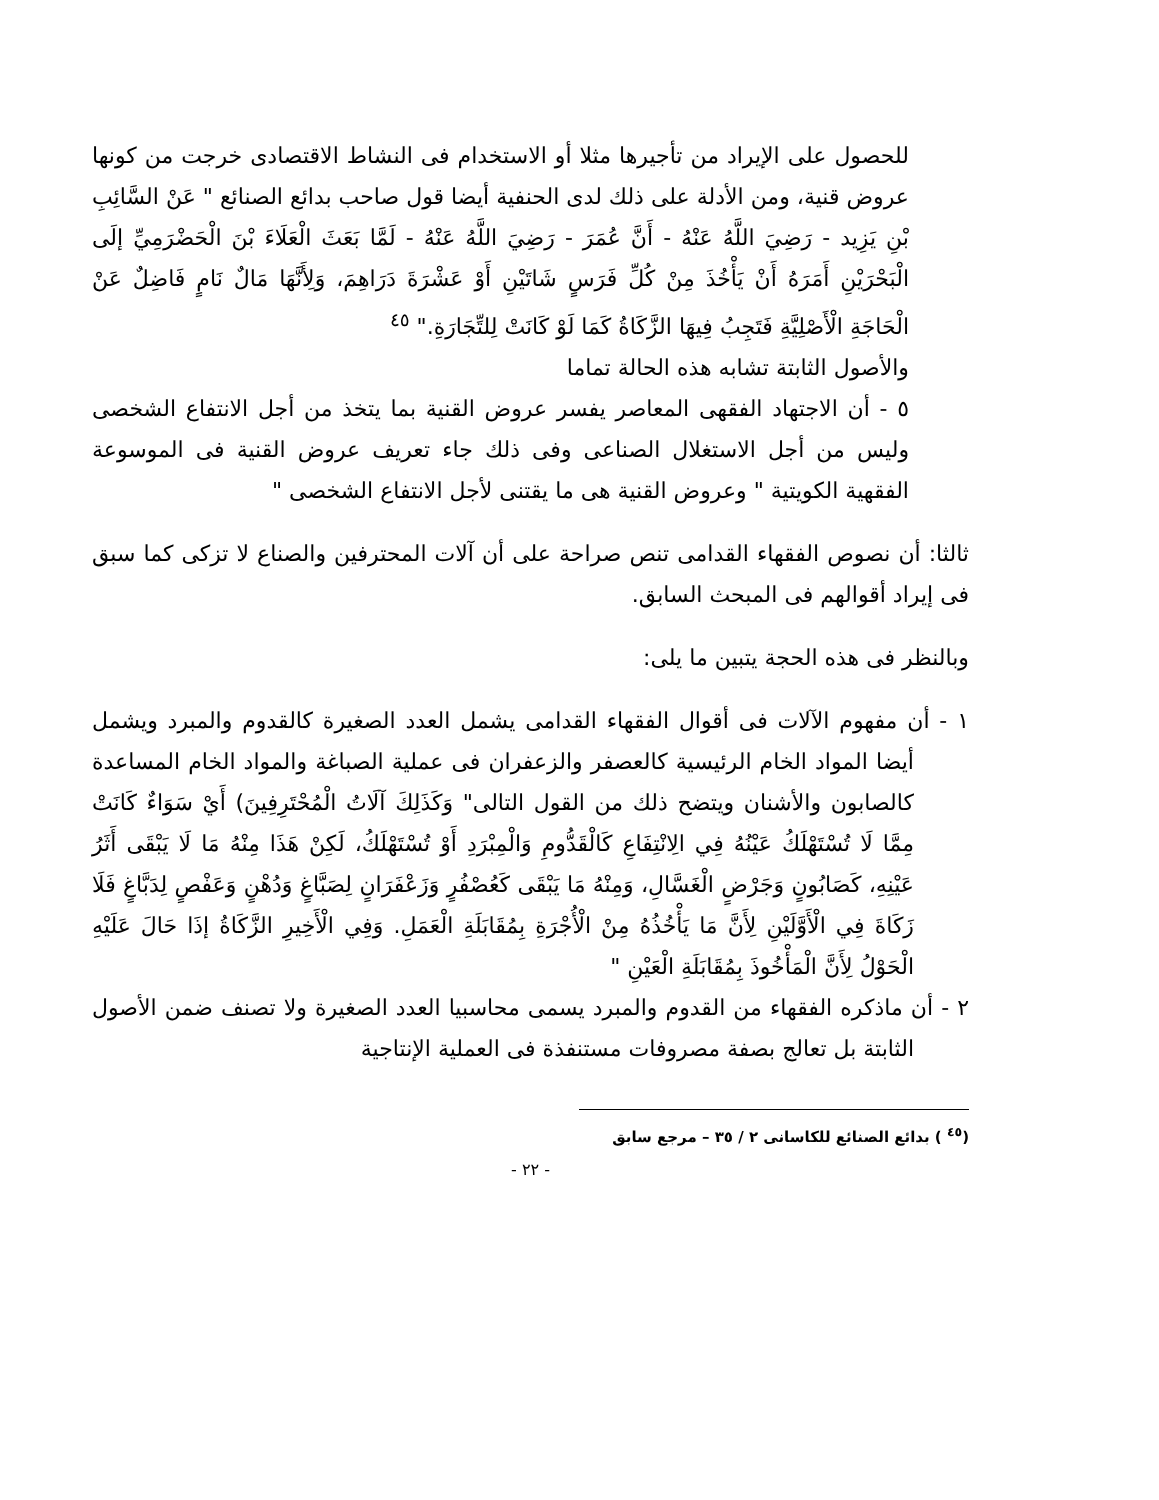للحصول على الإيراد من تأجيرها مثلا أو الاستخدام فى النشاط الاقتصادى خرجت من كونها عروض قنية، ومن الأدلة على ذلك لدى الحنفية أيضا قول صاحب بدائع الصنائع " عَنْ السَّائِبِ بْنِ يَزِيد - رَضِيَ اللَّهُ عَنْهُ - أَنَّ عُمَرَ - رَضِيَ اللَّهُ عَنْهُ - لَمَّا بَعَثَ الْعَلَاءَ بْنَ الْحَضْرَمِيِّ إلَى الْبَحْرَيْنِ أَمَرَهُ أَنْ يَأْخُذَ مِنْ كُلِّ فَرَسٍ شَاتَيْنِ أَوْ عَشْرَةَ دَرَاهِمَ، وَلِأَنَّهَا مَالٌ نَامٍ فَاضِلٌ عَنْ الْحَاجَةِ الْأَصْلِيَّةِ فَتَجِبُ فِيهَا الزَّكَاةُ كَمَا لَوْ كَانَتْ لِلتِّجَارَةِ." <sup>٤٥</sup>
والأصول الثابتة تشابه هذه الحالة تماما
٥ - أن الاجتهاد الفقهى المعاصر يفسر عروض القنية بما يتخذ من أجل الانتفاع الشخصى وليس من أجل الاستغلال الصناعى وفى ذلك جاء تعريف عروض القنية فى الموسوعة الفقهية الكويتية " وعروض القنية هى ما يقتنى لأجل الانتفاع الشخصى "
ثالثا: أن نصوص الفقهاء القدامى تنص صراحة على أن آلات المحترفين والصناع لا تزكى كما سبق فى إيراد أقوالهم فى المبحث السابق.
وبالنظر فى هذه الحجة يتبين ما يلى:
١ - أن مفهوم الآلات فى أقوال الفقهاء القدامى يشمل العدد الصغيرة كالقدوم والمبرد ويشمل أيضا المواد الخام الرئيسية كالعصفر والزعفران فى عملية الصباغة والمواد الخام المساعدة كالصابون والأشنان ويتضح ذلك من القول التالى" وَكَذَلِكَ آلَاتُ الْمُحْتَرِفِينَ) أَيْ سَوَاءٌ كَانَتْ مِمَّا لَا تُسْتَهْلَكُ عَيْنُهُ فِي الِانْتِفَاعِ كَالْقَدُّومِ وَالْمِبْرَدِ أَوْ تُسْتَهْلَكُ، لَكِنْ هَذَا مِنْهُ مَا لَا يَبْقَى أَثَرُ عَيْنِهِ، كَصَابُونٍ وَجَرْضٍ الْغَسَّالِ، وَمِنْهُ مَا يَبْقَى كَعُصْفُرٍ وَزَعْفَرَانٍ لِصَبَّاغٍ وَدُهْنٍ وَعَفْصٍ لِدَبَّاغٍ فَلَا زَكَاةَ فِي الْأَوَّلَيْنِ لِأَنَّ مَا يَأْخُذُهُ مِنْ الْأُجْرَةِ بِمُقَابَلَةِ الْعَمَلِ. وَفِي الْأَخِيرِ الزَّكَاةُ إذَا حَالَ عَلَيْهِ الْحَوْلُ لِأَنَّ الْمَأْخُوذَ بِمُقَابَلَةِ الْعَيْنِ "
٢ - أن ماذكره الفقهاء من القدوم والمبرد يسمى محاسبيا العدد الصغيرة ولا تصنف ضمن الأصول الثابتة بل تعالج بصفة مصروفات مستنفذة فى العملية الإنتاجية
(<sup>٤٥</sup> ) بدائع الصنائع للكاسانى ٢ / ٣٥ – مرجع سابق
- ٢٢ -